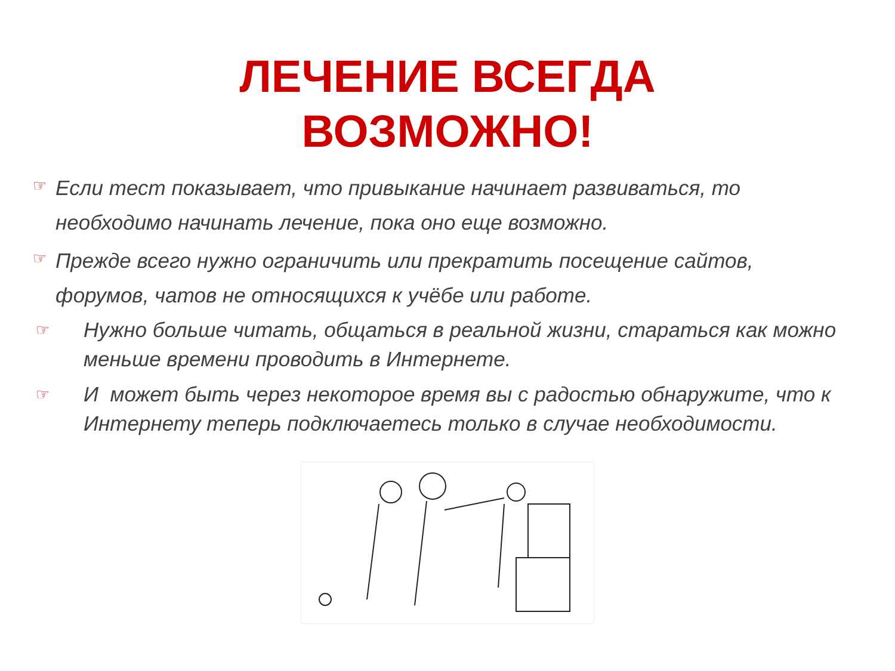ЛЕЧЕНИЕ ВСЕГДА
ВОЗМОЖНО!
☞
Если тест показывает, что привыкание начинает развиваться, то необходимо начинать лечение, пока оно еще возможно.
☞
Прежде всего нужно ограничить или прекратить посещение сайтов, форумов, чатов не относящихся к учёбе или работе.
☞
Нужно больше читать, общаться в реальной жизни, стараться как можно меньше времени проводить в Интернете.
☞
И может быть через некоторое время вы с радостью обнаружите, что к Интернету теперь подключаетесь только в случае необходимости.